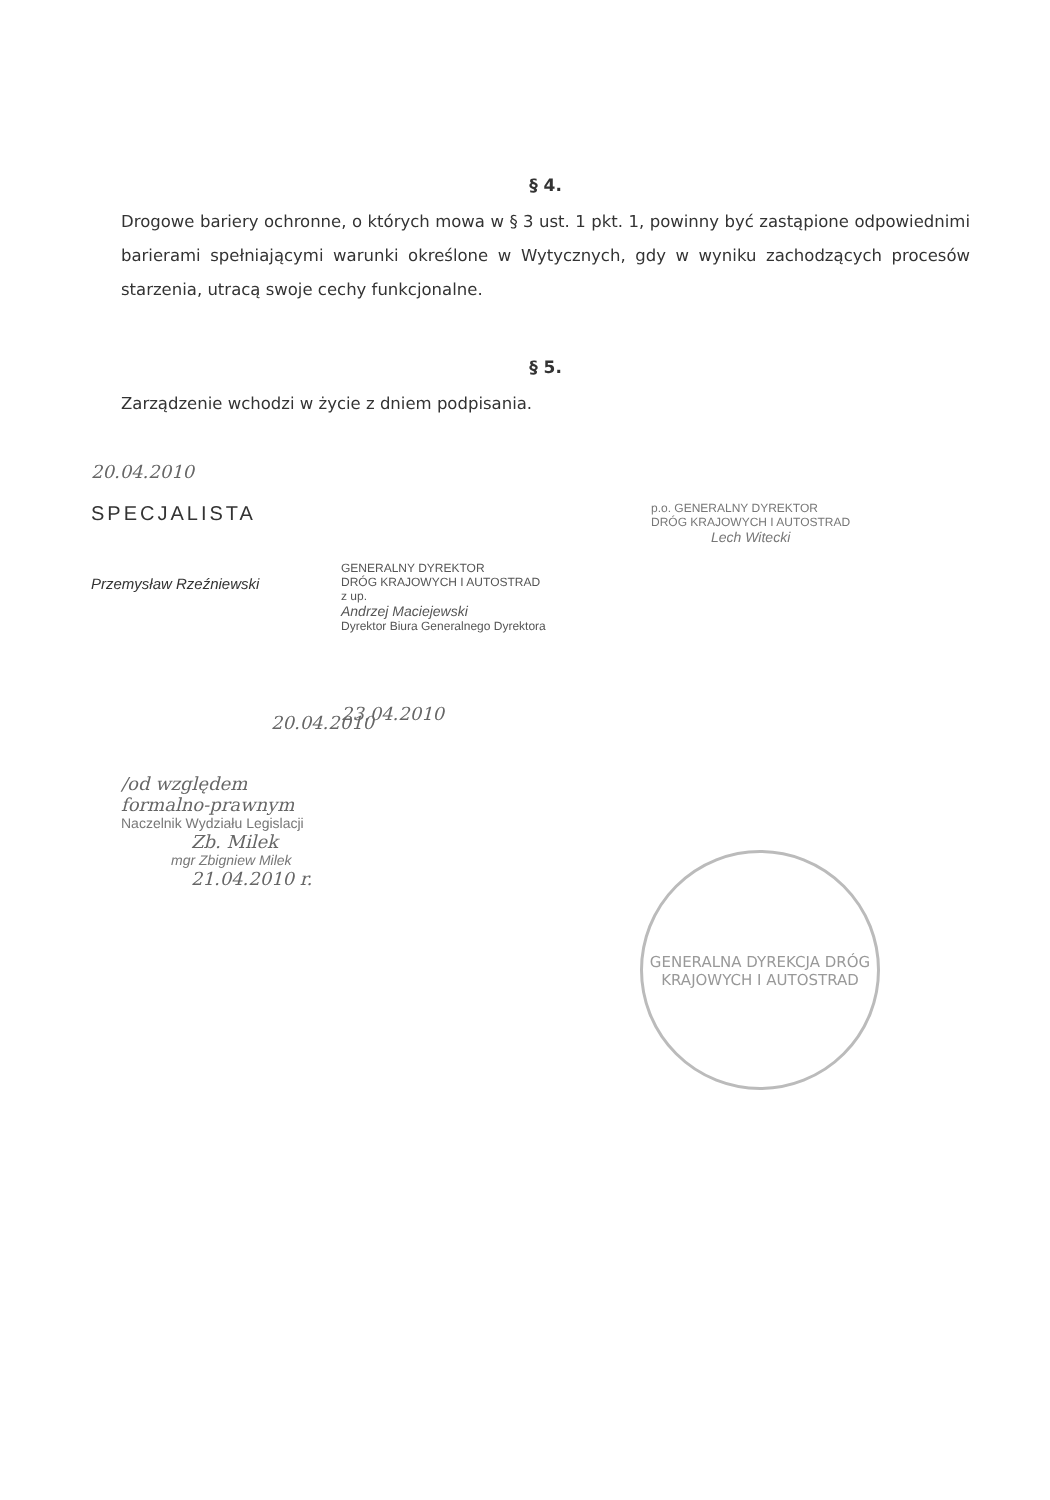§ 4.
Drogowe bariery ochronne, o których mowa w § 3 ust. 1 pkt. 1, powinny być zastąpione odpowiednimi barierami spełniającymi warunki określone w Wytycznych, gdy w wyniku zachodzących procesów starzenia, utracą swoje cechy funkcjonalne.
§ 5.
Zarządzenie wchodzi w życie z dniem podpisania.
20.04.2010
SPECJALISTA
Przemysław Rzeźniewski
20.04.2010
GENERALNY DYREKTOR
DRÓG KRAJOWYCH I AUTOSTRAD
z up.
Andrzej Maciejewski
Dyrektor Biura Generalnego Dyrektora
23.04.2010
p.o. GENERALNY DYREKTOR
DRÓG KRAJOWYCH I AUTOSTRAD
Lech Witecki
/od względem
formalno-prawnym
Naczelnik Wydziału Legislacji
Zb. Milek
mgr Zbigniew Milek
21.04.2010 r.
GENERALNA DYREKCJA DRÓG KRAJOWYCH I AUTOSTRAD